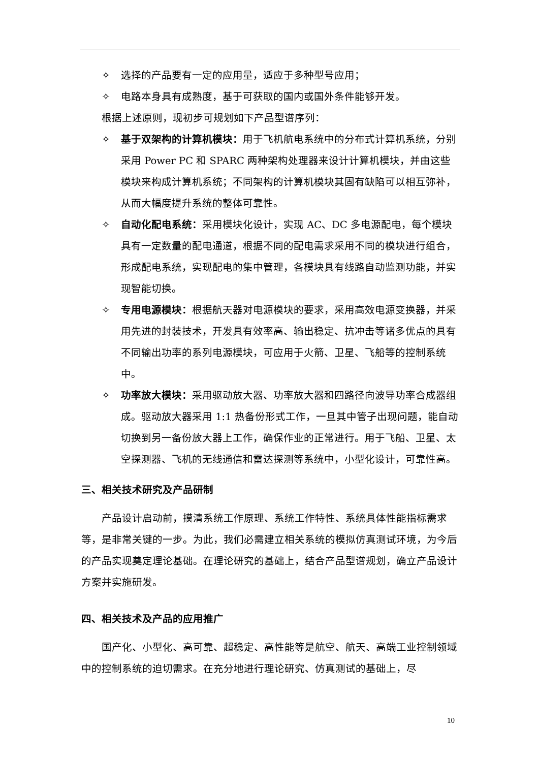✧ 选择的产品要有一定的应用量，适应于多种型号应用；
✧ 电路本身具有成熟度，基于可获取的国内或国外条件能够开发。
根据上述原则，现初步可规划如下产品型谱序列：
✧ 基于双架构的计算机模块：用于飞机航电系统中的分布式计算机系统，分别采用 Power PC 和 SPARC 两种架构处理器来设计计算机模块，并由这些模块来构成计算机系统；不同架构的计算机模块其固有缺陷可以相互弥补，从而大幅度提升系统的整体可靠性。
✧ 自动化配电系统：采用模块化设计，实现 AC、DC 多电源配电，每个模块具有一定数量的配电通道，根据不同的配电需求采用不同的模块进行组合，形成配电系统，实现配电的集中管理，各模块具有线路自动监测功能，并实现智能切换。
✧ 专用电源模块：根据航天器对电源模块的要求，采用高效电源变换器，并采用先进的封装技术，开发具有效率高、输出稳定、抗冲击等诸多优点的具有不同输出功率的系列电源模块，可应用于火箭、卫星、飞船等的控制系统中。
✧ 功率放大模块：采用驱动放大器、功率放大器和四路径向波导功率合成器组成。驱动放大器采用 1:1 热备份形式工作，一旦其中管子出现问题，能自动切换到另一备份放大器上工作，确保作业的正常进行。用于飞船、卫星、太空探测器、飞机的无线通信和雷达探测等系统中，小型化设计，可靠性高。
三、相关技术研究及产品研制
产品设计启动前，摸清系统工作原理、系统工作特性、系统具体性能指标需求等，是非常关键的一步。为此，我们必需建立相关系统的模拟仿真测试环境，为今后的产品实现奠定理论基础。在理论研究的基础上，结合产品型谱规划，确立产品设计方案并实施研发。
四、相关技术及产品的应用推广
国产化、小型化、高可靠、超稳定、高性能等是航空、航天、高端工业控制领域中的控制系统的迫切需求。在充分地进行理论研究、仿真测试的基础上，尽
10